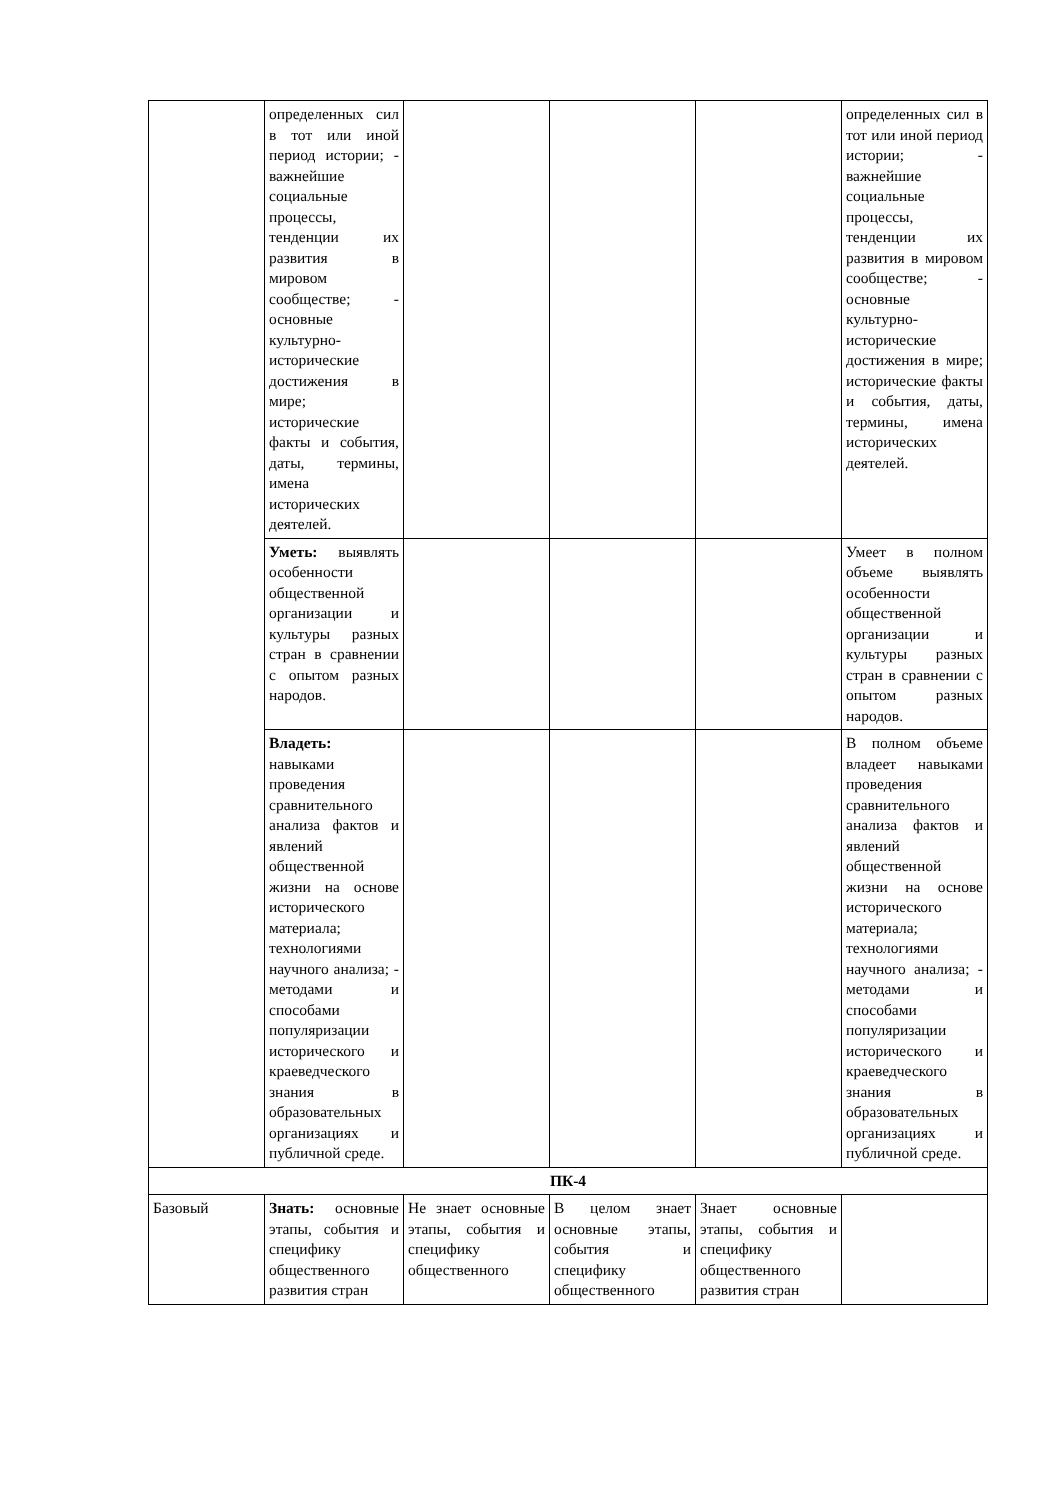| | определенных сил в тот или иной период истории; - важнейшие социальные процессы, тенденции их развития в мировом сообществе; - основные культурно-исторические достижения в мире; исторические факты и события, даты, термины, имена исторических деятелей. | | | | определенных сил в тот или иной период истории; - важнейшие социальные процессы, тенденции их развития в мировом сообществе; - основные культурно-исторические достижения в мире; исторические факты и события, даты, термины, имена исторических деятелей. |
| | Уметь: выявлять особенности общественной организации и культуры разных стран в сравнении с опытом разных народов. | | | | Умеет в полном объеме выявлять особенности общественной организации и культуры разных стран в сравнении с опытом разных народов. |
| | Владеть: навыками проведения сравнительного анализа фактов и явлений общественной жизни на основе исторического материала; технологиями научного анализа; - методами и способами популяризации исторического и краеведческого знания в образовательных организациях и публичной среде. | | | | В полном объеме владеет навыками проведения сравнительного анализа фактов и явлений общественной жизни на основе исторического материала; технологиями научного анализа; - методами и способами популяризации исторического и краеведческого знания в образовательных организациях и публичной среде. |
| ПК-4 | | | | | |
| Базовый | Знать: основные этапы, события и специфику общественного развития стран | Не знает основные этапы, события и специфику общественного | В целом знает основные этапы, события и специфику общественного | Знает основные этапы, события и специфику общественного развития стран | |